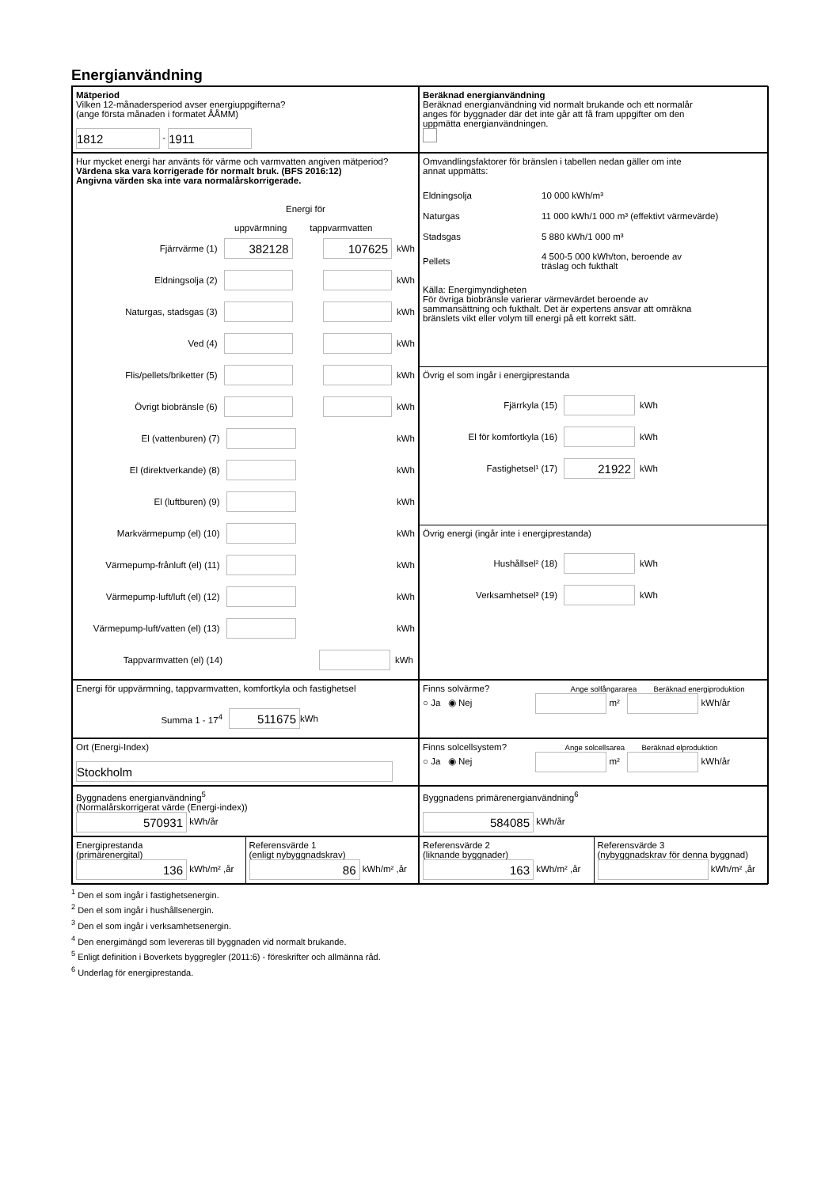Energianvändning
Mätperiod
Vilken 12-månadersperiod avser energiuppgifterna?
(ange första månaden i formatet ÅÅMM)
1812 - 1911
Beräknad energianvändning
Beräknad energianvändning vid normalt brukande och ett normalår
anges för byggnader där det inte går att få fram uppgifter om den
uppmätta energianvändningen.
Hur mycket energi har använts för värme och varmvatten angiven mätperiod?
Värdena ska vara korrigerade för normalt bruk. (BFS 2016:12)
Angivna värden ska inte vara normalårskorrigerade.
Energi för
uppvärmning tappvarmvatten
Fjärrvärme (1) 382128 107625 kWh
Eldningsolja (2) kWh
Naturgas, stadsgas (3) kWh
Ved (4) kWh
Flis/pellets/briketter (5) kWh
Övrigt biobränsle (6) kWh
El (vattenburen) (7) kWh
El (direktverkande) (8) kWh
El (luftburen) (9) kWh
Markvärmepump (el) (10) kWh
Värmepump-frånluft (el) (11) kWh
Värmepump-luft/luft (el) (12) kWh
Värmepump-luft/vatten (el) (13) kWh
Tappvarmvatten (el) (14) kWh
Omvandlingsfaktorer för bränslen i tabellen nedan gäller om inte
annat uppmätts:
Eldningsolja 10 000 kWh/m³
Naturgas 11 000 kWh/1 000 m³ (effektivt värmevärde)
Stadsgas 5 880 kWh/1 000 m³
Pellets 4 500-5 000 kWh/ton, beroende av
träslag och fukthalt
Källa: Energimyndigheten
För övriga biobränsle varierar värmevärdet beroende av
sammansättning och fukthalt. Det är expertens ansvar att omräkna
bränslets vikt eller volym till energi på ett korrekt sätt.
Övrig el som ingår i energiprestanda
Fjärrkyla (15) kWh
El för komfortkyla (16) kWh
Fastighetsel¹ (17) 21922 kWh
Övrig energi (ingår inte i energiprestanda)
Hushållsel² (18) kWh
Verksamhetsel³ (19) kWh
Energi för uppvärmning, tappvarmvatten, komfortkyla och fastighetsel
Summa 1 - 17<sup>4</sup> 511675 kWh
Finns solvärme? Ange solfångararea Beräknad energiproduktion
○ Ja ◉ Nej m² kWh/år
Ort (Energi-Index)
Stockholm
Finns solcellsystem? Ange solcellsarea Beräknad elproduktion
○ Ja ◉ Nej m² kWh/år
Byggnadens energianvändning<sup>5</sup>
(Normalårskorrigerat värde (Energi-index))
570931 kWh/år
Byggnadens primärenergianvändning<sup>6</sup>
584085 kWh/år
Energiprestanda
(primärenergital)
136 kWh/m² ,år
Referensvärde 1
(enligt nybyggnadskrav)
86 kWh/m² ,år
Referensvärde 2
(liknande byggnader)
163 kWh/m² ,år
Referensvärde 3
(nybyggnadskrav för denna byggnad)
kWh/m² ,år
<sup>1</sup> Den el som ingår i fastighetsenergin.
<sup>2</sup> Den el som ingår i hushållsenergin.
<sup>3</sup> Den el som ingår i verksamhetsenergin.
<sup>4</sup> Den energimängd som levereras till byggnaden vid normalt brukande.
<sup>5</sup> Enligt definition i Boverkets byggregler (2011:6) - föreskrifter och allmänna råd.
<sup>6</sup> Underlag för energiprestanda.